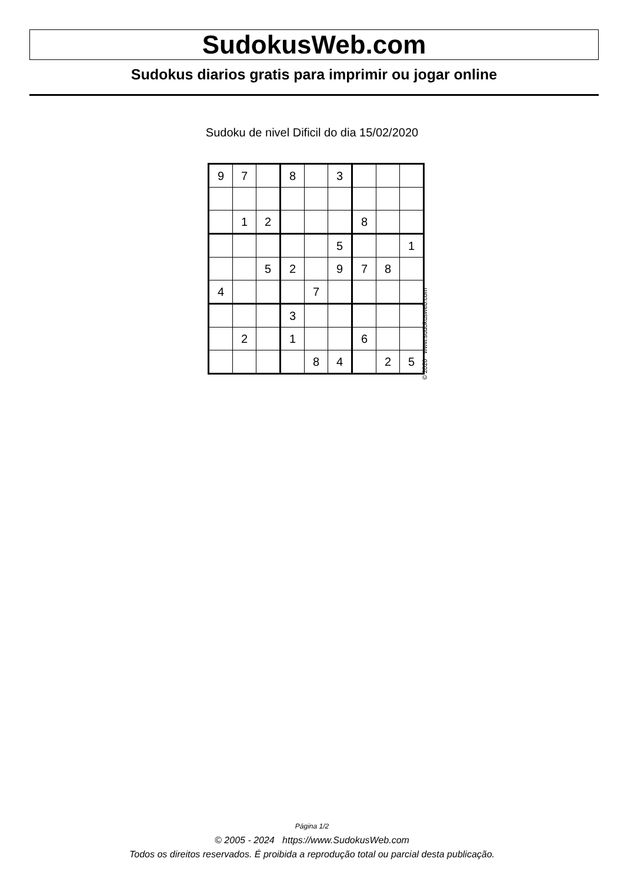SudokusWeb.com
Sudokus diarios gratis para imprimir ou jogar online
Sudoku de nivel Dificil do dia 15/02/2020
| 9 | 7 | | 8 | | 3 | | | |
| | 1 | 2 | | | | 8 | | |
| | | | | | 5 | | | 1 |
| | | 5 | 2 | | 9 | 7 | 8 | |
| 4 | | | | 7 | | | | |
| | | | 3 | | | | | |
| | 2 | | 1 | | | 6 | | |
| | | | | 8 | 4 | | 2 | 5 |
© 2020 www.sudokusweb.com
Página 1/2
© 2005 - 2024 https://www.SudokusWeb.com
Todos os direitos reservados. É proibida a reprodução total ou parcial desta publicação.